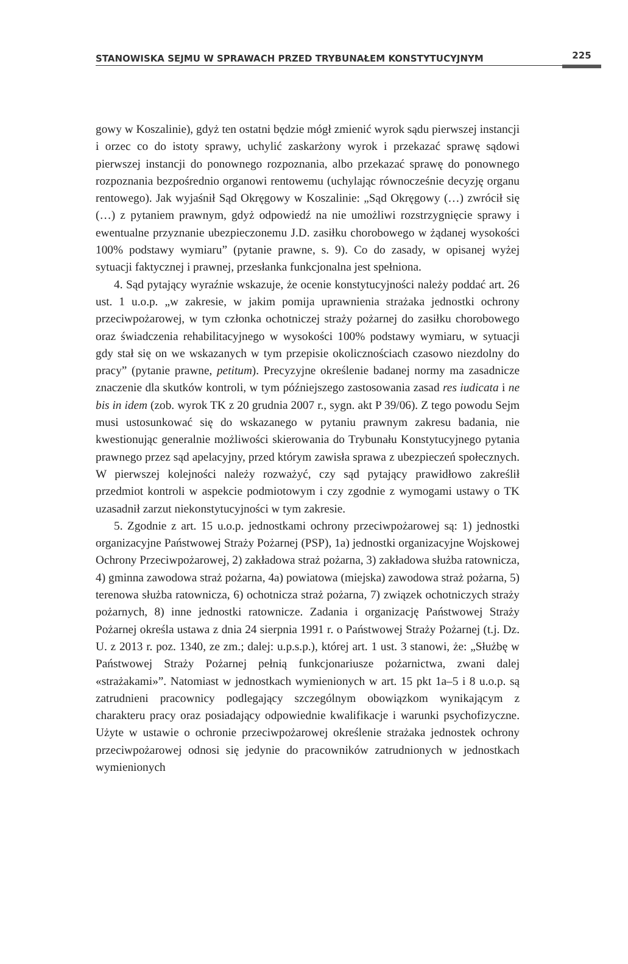STANOWISKA SEJMU W SPRAWACH PRZED TRYBUNAŁEM KONSTYTUCYJNYM 225
gowy w Koszalinie), gdyż ten ostatni będzie mógł zmienić wyrok sądu pierwszej instancji i orzec co do istoty sprawy, uchylić zaskarżony wyrok i przekazać sprawę sądowi pierwszej instancji do ponownego rozpoznania, albo przekazać sprawę do ponownego rozpoznania bezpośrednio organowi rentowemu (uchylając równocześnie decyzję organu rentowego). Jak wyjaśnił Sąd Okręgowy w Koszalinie: „Sąd Okręgowy (…) zwrócił się (…) z pytaniem prawnym, gdyż odpowiedź na nie umożliwi rozstrzygnięcie sprawy i ewentualne przyznanie ubezpieczonemu J.D. zasiłku chorobowego w żądanej wysokości 100% podstawy wymiaru” (pytanie prawne, s. 9). Co do zasady, w opisanej wyżej sytuacji faktycznej i prawnej, przesłanka funkcjonalna jest spełniona.
4. Sąd pytający wyraźnie wskazuje, że ocenie konstytucyjności należy poddać art. 26 ust. 1 u.o.p. „w zakresie, w jakim pomija uprawnienia strażaka jednostki ochrony przeciwpożarowej, w tym członka ochotniczej straży pożarnej do zasiłku chorobowego oraz świadczenia rehabilitacyjnego w wysokości 100% podstawy wymiaru, w sytuacji gdy stał się on we wskazanych w tym przepisie okolicznościach czasowo niezdolny do pracy” (pytanie prawne, petitum). Precyzyjne określenie badanej normy ma zasadnicze znaczenie dla skutków kontroli, w tym późniejszego zastosowania zasad res iudicata i ne bis in idem (zob. wyrok TK z 20 grudnia 2007 r., sygn. akt P 39/06). Z tego powodu Sejm musi ustosunkować się do wskazanego w pytaniu prawnym zakresu badania, nie kwestionując generalnie możliwości skierowania do Trybunału Konstytucyjnego pytania prawnego przez sąd apelacyjny, przed którym zawisła sprawa z ubezpieczeń społecznych. W pierwszej kolejności należy rozważyć, czy sąd pytający prawidłowo zakreślił przedmiot kontroli w aspekcie podmiotowym i czy zgodnie z wymogami ustawy o TK uzasadnił zarzut niekonstytucyjności w tym zakresie.
5. Zgodnie z art. 15 u.o.p. jednostkami ochrony przeciwpożarowej są: 1) jednostki organizacyjne Państwowej Straży Pożarnej (PSP), 1a) jednostki organizacyjne Wojskowej Ochrony Przeciwpożarowej, 2) zakładowa straż pożarna, 3) zakładowa służba ratownicza, 4) gminna zawodowa straż pożarna, 4a) powiatowa (miejska) zawodowa straż pożarna, 5) terenowa służba ratownicza, 6) ochotnicza straż pożarna, 7) związek ochotniczych straży pożarnych, 8) inne jednostki ratownicze. Zadania i organizację Państwowej Straży Pożarnej określa ustawa z dnia 24 sierpnia 1991 r. o Państwowej Straży Pożarnej (t.j. Dz. U. z 2013 r. poz. 1340, ze zm.; dalej: u.p.s.p.), której art. 1 ust. 3 stanowi, że: „Służbę w Państwowej Straży Pożarnej pełnią funkcjonariusze pożarnictwa, zwani dalej «strażakami»”. Natomiast w jednostkach wymienionych w art. 15 pkt 1a–5 i 8 u.o.p. są zatrudnieni pracownicy podlegający szczególnym obowiązkom wynikającym z charakteru pracy oraz posiadający odpowiednie kwalifikacje i warunki psychofizyczne. Użyte w ustawie o ochronie przeciwpożarowej określenie strażaka jednostek ochrony przeciwpożarowej odnosi się jedynie do pracowników zatrudnionych w jednostkach wymienionych